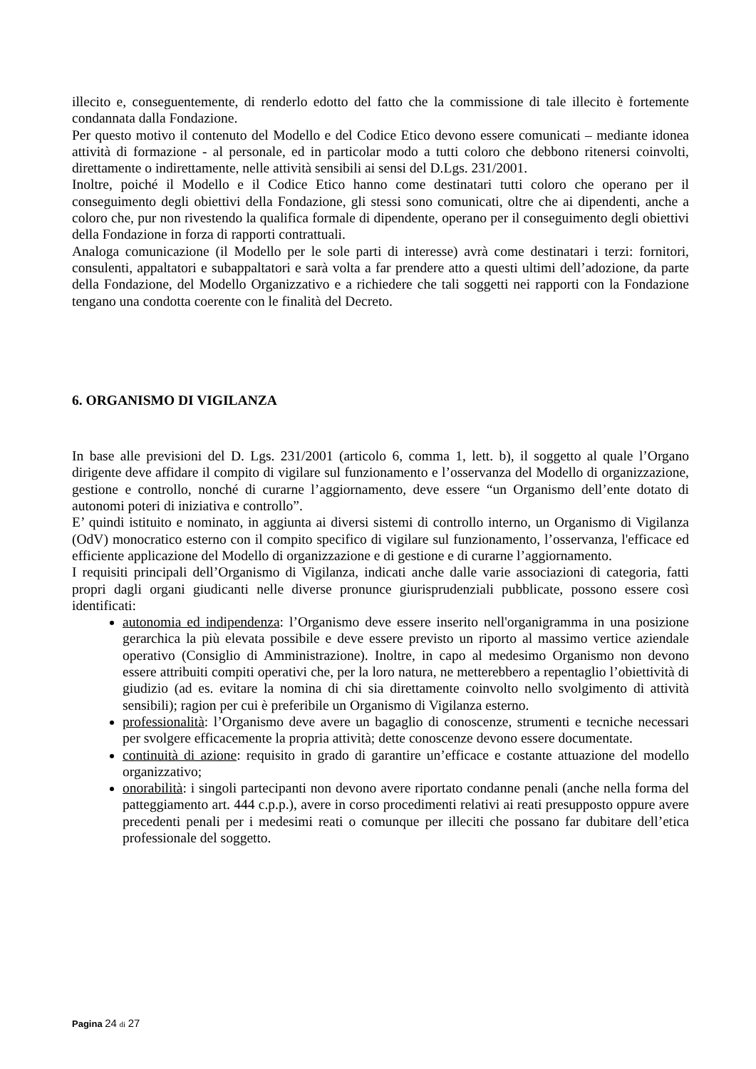illecito e, conseguentemente, di renderlo edotto del fatto che la commissione di tale illecito è fortemente condannata dalla Fondazione.
Per questo motivo il contenuto del Modello e del Codice Etico devono essere comunicati – mediante idonea attività di formazione - al personale, ed in particolar modo a tutti coloro che debbono ritenersi coinvolti, direttamente o indirettamente, nelle attività sensibili ai sensi del D.Lgs. 231/2001.
Inoltre, poiché il Modello e il Codice Etico hanno come destinatari tutti coloro che operano per il conseguimento degli obiettivi della Fondazione, gli stessi sono comunicati, oltre che ai dipendenti, anche a coloro che, pur non rivestendo la qualifica formale di dipendente, operano per il conseguimento degli obiettivi della Fondazione in forza di rapporti contrattuali.
Analoga comunicazione (il Modello per le sole parti di interesse) avrà come destinatari i terzi: fornitori, consulenti, appaltatori e subappaltatori e sarà volta a far prendere atto a questi ultimi dell’adozione, da parte della Fondazione, del Modello Organizzativo e a richiedere che tali soggetti nei rapporti con la Fondazione tengano una condotta coerente con le finalità del Decreto.
6. ORGANISMO DI VIGILANZA
In base alle previsioni del D. Lgs. 231/2001 (articolo 6, comma 1, lett. b), il soggetto al quale l’Organo dirigente deve affidare il compito di vigilare sul funzionamento e l’osservanza del Modello di organizzazione, gestione e controllo, nonché di curarne l’aggiornamento, deve essere “un Organismo dell’ente dotato di autonomi poteri di iniziativa e controllo”.
E’ quindi istituito e nominato, in aggiunta ai diversi sistemi di controllo interno, un Organismo di Vigilanza (OdV) monocratico esterno con il compito specifico di vigilare sul funzionamento, l’osservanza, l'efficace ed efficiente applicazione del Modello di organizzazione e di gestione e di curarne l’aggiornamento.
I requisiti principali dell’Organismo di Vigilanza, indicati anche dalle varie associazioni di categoria, fatti propri dagli organi giudicanti nelle diverse pronunce giurisprudenziali pubblicate, possono essere così identificati:
autonomia ed indipendenza: l’Organismo deve essere inserito nell'organigramma in una posizione gerarchica la più elevata possibile e deve essere previsto un riporto al massimo vertice aziendale operativo (Consiglio di Amministrazione). Inoltre, in capo al medesimo Organismo non devono essere attribuiti compiti operativi che, per la loro natura, ne metterebbero a repentaglio l’obiettività di giudizio (ad es. evitare la nomina di chi sia direttamente coinvolto nello svolgimento di attività sensibili); ragion per cui è preferibile un Organismo di Vigilanza esterno.
professionalità: l’Organismo deve avere un bagaglio di conoscenze, strumenti e tecniche necessari per svolgere efficacemente la propria attività; dette conoscenze devono essere documentate.
continuità di azione: requisito in grado di garantire un’efficace e costante attuazione del modello organizzativo;
onorabilità: i singoli partecipanti non devono avere riportato condanne penali (anche nella forma del patteggiamento art. 444 c.p.p.), avere in corso procedimenti relativi ai reati presupposto oppure avere precedenti penali per i medesimi reati o comunque per illeciti che possano far dubitare dell’etica professionale del soggetto.
Pagina 24 di 27